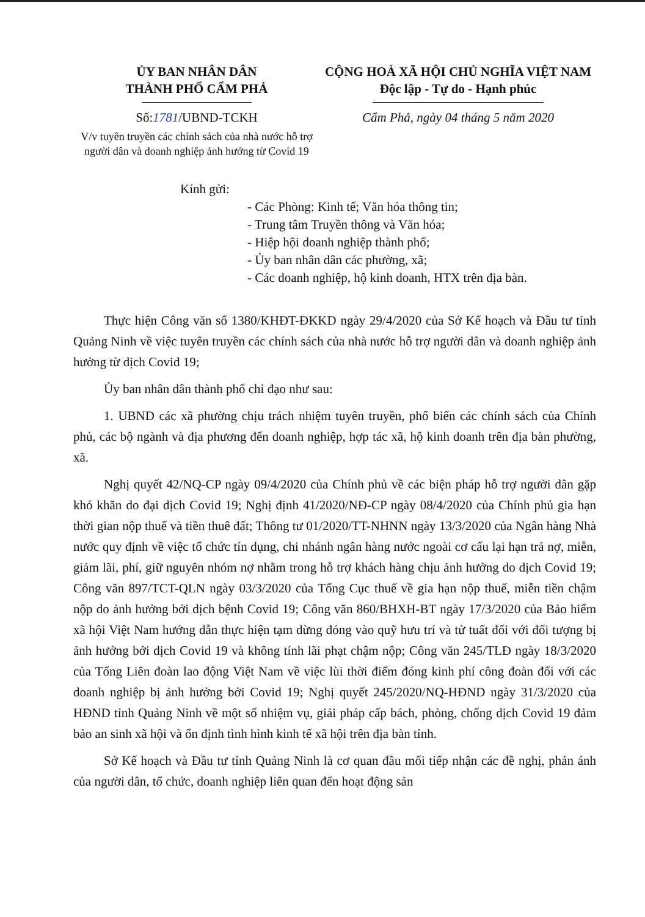ỦY BAN NHÂN DÂN
THÀNH PHỐ CẨM PHẢ
Số:1781/UBND-TCKH
V/v tuyên truyền các chính sách của nhà nước hỗ trợ người dân và doanh nghiệp ảnh hưởng từ Covid 19
CỘNG HOÀ XÃ HỘI CHỦ NGHĨA VIỆT NAM
Độc lập - Tự do - Hạnh phúc
Cẩm Phả, ngày 04 tháng 5 năm 2020
Kính gửi:
- Các Phòng: Kinh tế; Văn hóa thông tin;
- Trung tâm Truyền thông và Văn hóa;
- Hiệp hội doanh nghiệp thành phố;
- Ủy ban nhân dân các phường, xã;
- Các doanh nghiệp, hộ kinh doanh, HTX trên địa bàn.
Thực hiện Công văn số 1380/KHĐT-ĐKKD ngày 29/4/2020 của Sở Kế hoạch và Đầu tư tỉnh Quảng Ninh về việc tuyên truyền các chính sách của nhà nước hỗ trợ người dân và doanh nghiệp ảnh hưởng từ dịch Covid 19;
Ủy ban nhân dân thành phố chỉ đạo như sau:
1. UBND các xã phường chịu trách nhiệm tuyên truyền, phổ biến các chính sách của Chính phủ, các bộ ngành và địa phương đến doanh nghiệp, hợp tác xã, hộ kinh doanh trên địa bàn phường, xã.
Nghị quyết 42/NQ-CP ngày 09/4/2020 của Chính phủ về các biện pháp hỗ trợ người dân gặp khó khăn do đại dịch Covid 19; Nghị định 41/2020/NĐ-CP ngày 08/4/2020 của Chính phủ gia hạn thời gian nộp thuế và tiền thuê đất; Thông tư 01/2020/TT-NHNN ngày 13/3/2020 của Ngân hàng Nhà nước quy định về việc tổ chức tín dụng, chi nhánh ngân hàng nước ngoài cơ cấu lại hạn trả nợ, miễn, giảm lãi, phí, giữ nguyên nhóm nợ nhằm trong hỗ trợ khách hàng chịu ảnh hưởng do dịch Covid 19; Công văn 897/TCT-QLN ngày 03/3/2020 của Tổng Cục thuế về gia hạn nộp thuế, miễn tiền chậm nộp do ảnh hưởng bởi dịch bệnh Covid 19; Công văn 860/BHXH-BT ngày 17/3/2020 của Bảo hiểm xã hội Việt Nam hướng dẫn thực hiện tạm dừng đóng vào quỹ hưu trí và tử tuất đối với đối tượng bị ảnh hưởng bởi dịch Covid 19 và không tính lãi phạt chậm nộp; Công văn 245/TLĐ ngày 18/3/2020 của Tổng Liên đoàn lao động Việt Nam về việc lùi thời điểm đóng kinh phí công đoàn đối với các doanh nghiệp bị ảnh hưởng bởi Covid 19; Nghị quyết 245/2020/NQ-HĐND ngày 31/3/2020 của HĐND tỉnh Quảng Ninh về một số nhiệm vụ, giải pháp cấp bách, phòng, chống dịch Covid 19 đảm bảo an sinh xã hội và ổn định tình hình kinh tế xã hội trên địa bàn tỉnh.
Sở Kế hoạch và Đầu tư tỉnh Quảng Ninh là cơ quan đầu mối tiếp nhận các đề nghị, phản ánh của người dân, tổ chức, doanh nghiệp liên quan đến hoạt động sản